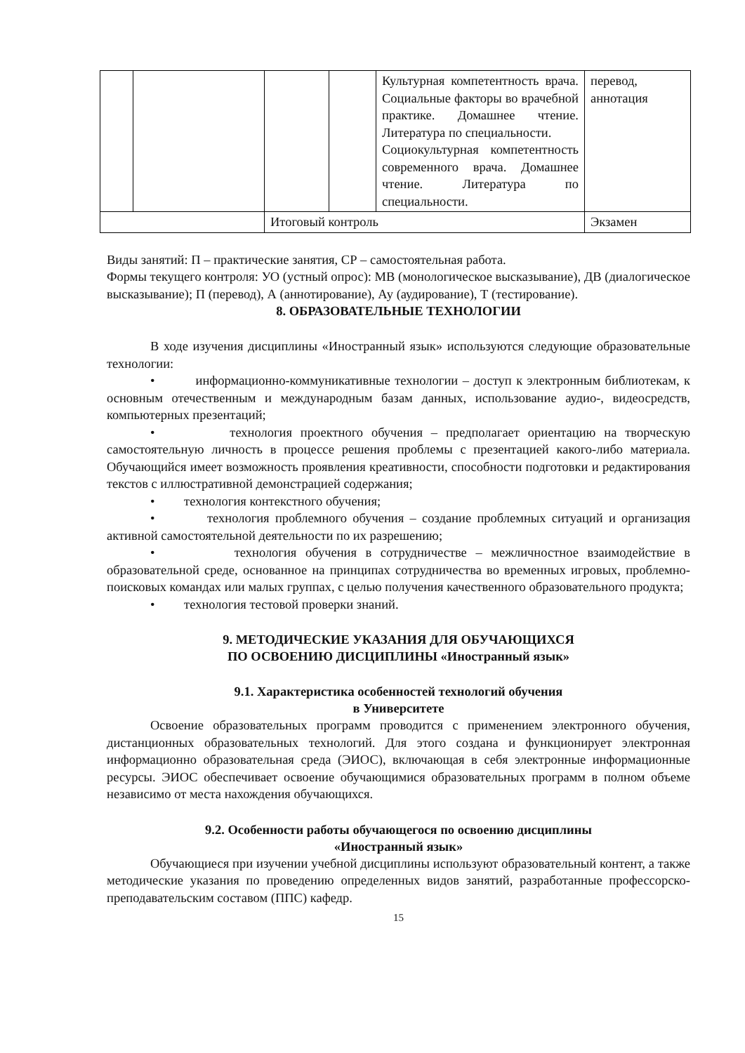| | | | | Культурная компетентность врача. Социальные факторы во врачебной практике. Домашнее чтение. Литература по специальности. Социокультурная компетентность современного врача. Домашнее чтение. Литература по специальности. | перевод, аннотация |
| | | Итоговый контроль | | | Экзамен |
Виды занятий: П – практические занятия, СР – самостоятельная работа.
Формы текущего контроля: УО (устный опрос): МВ (монологическое высказывание), ДВ (диалогическое высказывание); П (перевод), А (аннотирование), Ау (аудирование), Т (тестирование).
8. ОБРАЗОВАТЕЛЬНЫЕ ТЕХНОЛОГИИ
В ходе изучения дисциплины «Иностранный язык» используются следующие образовательные технологии:
• информационно-коммуникативные технологии – доступ к электронным библиотекам, к основным отечественным и международным базам данных, использование аудио-, видеосредств, компьютерных презентаций;
• технология проектного обучения – предполагает ориентацию на творческую самостоятельную личность в процессе решения проблемы с презентацией какого-либо материала. Обучающийся имеет возможность проявления креативности, способности подготовки и редактирования текстов с иллюстративной демонстрацией содержания;
• технология контекстного обучения;
• технология проблемного обучения – создание проблемных ситуаций и организация активной самостоятельной деятельности по их разрешению;
• технология обучения в сотрудничестве – межличностное взаимодействие в образовательной среде, основанное на принципах сотрудничества во временных игровых, проблемно-поисковых командах или малых группах, с целью получения качественного образовательного продукта;
• технология тестовой проверки знаний.
9. МЕТОДИЧЕСКИЕ УКАЗАНИЯ ДЛЯ ОБУЧАЮЩИХСЯ
ПО ОСВОЕНИЮ ДИСЦИПЛИНЫ «Иностранный язык»
9.1. Характеристика особенностей технологий обучения
в Университете
Освоение образовательных программ проводится с применением электронного обучения, дистанционных образовательных технологий. Для этого создана и функционирует электронная информационно образовательная среда (ЭИОС), включающая в себя электронные информационные ресурсы. ЭИОС обеспечивает освоение обучающимися образовательных программ в полном объеме независимо от места нахождения обучающихся.
9.2. Особенности работы обучающегося по освоению дисциплины
«Иностранный язык»
Обучающиеся при изучении учебной дисциплины используют образовательный контент, а также методические указания по проведению определенных видов занятий, разработанные профессорско-преподавательским составом (ППС) кафедр.
15